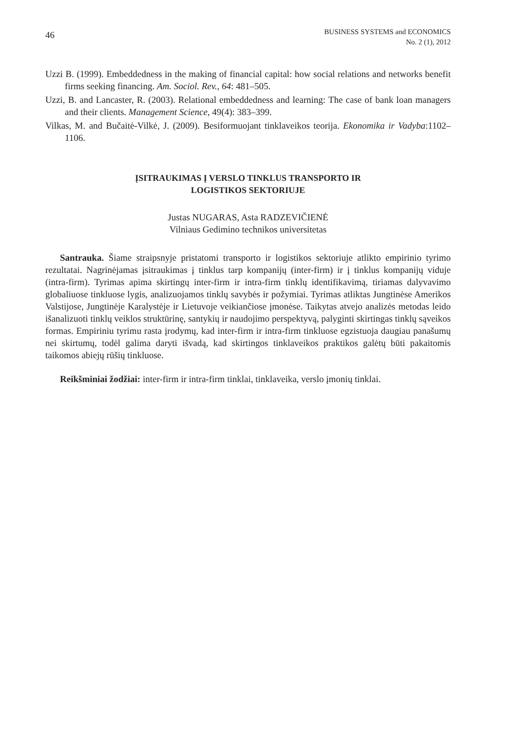46
BUSINESS SYSTEMS and ECONOMICS
No. 2 (1), 2012
Uzzi B. (1999). Embeddedness in the making of financial capital: how social relations and networks benefit firms seeking financing. Am. Sociol. Rev., 64: 481–505.
Uzzi, B. and Lancaster, R. (2003). Relational embeddedness and learning: The case of bank loan managers and their clients. Management Science, 49(4): 383–399.
Vilkas, M. and Bučaitė-Vilkė, J. (2009). Besiformuojant tinklaveikos teorija. Ekonomika ir Vadyba:1102–1106.
ĮSITRAUKIMAS Į VERSLO TINKLUS TRANSPORTO IR
LOGISTIKOS SEKTORIUJE
Justas NUGARAS, Asta RADZEVIČIENĖ
Vilniaus Gedimino technikos universitetas
Santrauka. Šiame straipsnyje pristatomi transporto ir logistikos sektoriuje atlikto empirinio tyrimo rezultatai. Nagrinėjamas įsitraukimas į tinklus tarp kompanijų (inter-firm) ir į tinklus kompanijų viduje (intra-firm). Tyrimas apima skirtingų inter-firm ir intra-firm tinklų identifikavimą, tiriamas dalyvavimo globaliuose tinkluose lygis, analizuojamos tinklų savybės ir požymiai. Tyrimas atliktas Jungtinėse Amerikos Valstijose, Jungtinėje Karalystėje ir Lietuvoje veikiančiose įmonėse. Taikytas atvejo analizės metodas leido išanalizuoti tinklų veiklos struktūrinę, santykių ir naudojimo perspektyvą, palyginti skirtingas tinklų sąveikos formas. Empiriniu tyrimu rasta įrodymų, kad inter-firm ir intra-firm tinkluose egzistuoja daugiau panašumų nei skirtumų, todėl galima daryti išvadą, kad skirtingos tinklaveikos praktikos galėtų būti pakaitomis taikomos abiejų rūšių tinkluose.
Reikšminiai žodžiai: inter-firm ir intra-firm tinklai, tinklaveika, verslo įmonių tinklai.